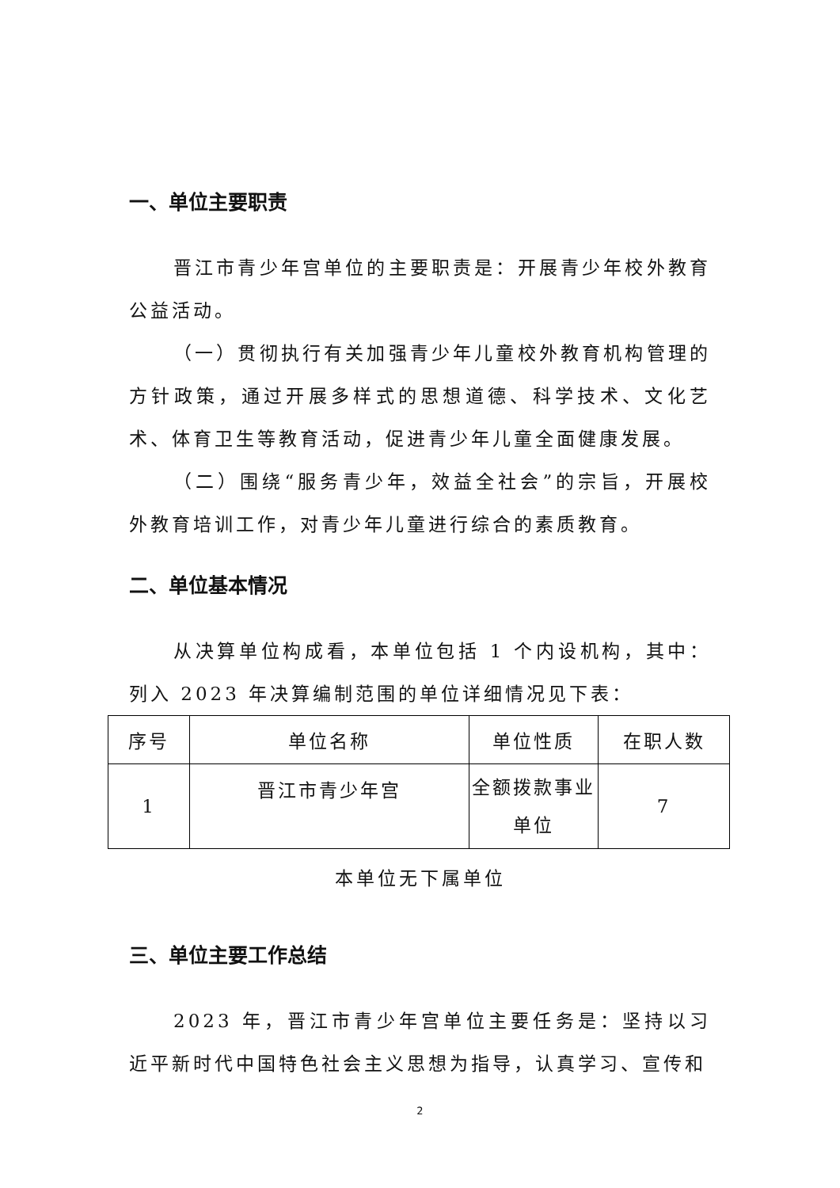一、单位主要职责
晋江市青少年宫单位的主要职责是：开展青少年校外教育公益活动。
（一）贯彻执行有关加强青少年儿童校外教育机构管理的方针政策，通过开展多样式的思想道德、科学技术、文化艺术、体育卫生等教育活动，促进青少年儿童全面健康发展。
（二）围绕“服务青少年，效益全社会”的宗旨，开展校外教育培训工作，对青少年儿童进行综合的素质教育。
二、单位基本情况
从决算单位构成看，本单位包括 1 个内设机构，其中：列入 2023 年决算编制范围的单位详细情况见下表：
| 序号 | 单位名称 | 单位性质 | 在职人数 |
| 1 | 晋江市青少年宫 | 全额拨款事业单位 | 7 |
本单位无下属单位
三、单位主要工作总结
2023 年，晋江市青少年宫单位主要任务是：坚持以习近平新时代中国特色社会主义思想为指导，认真学习、宣传和
2